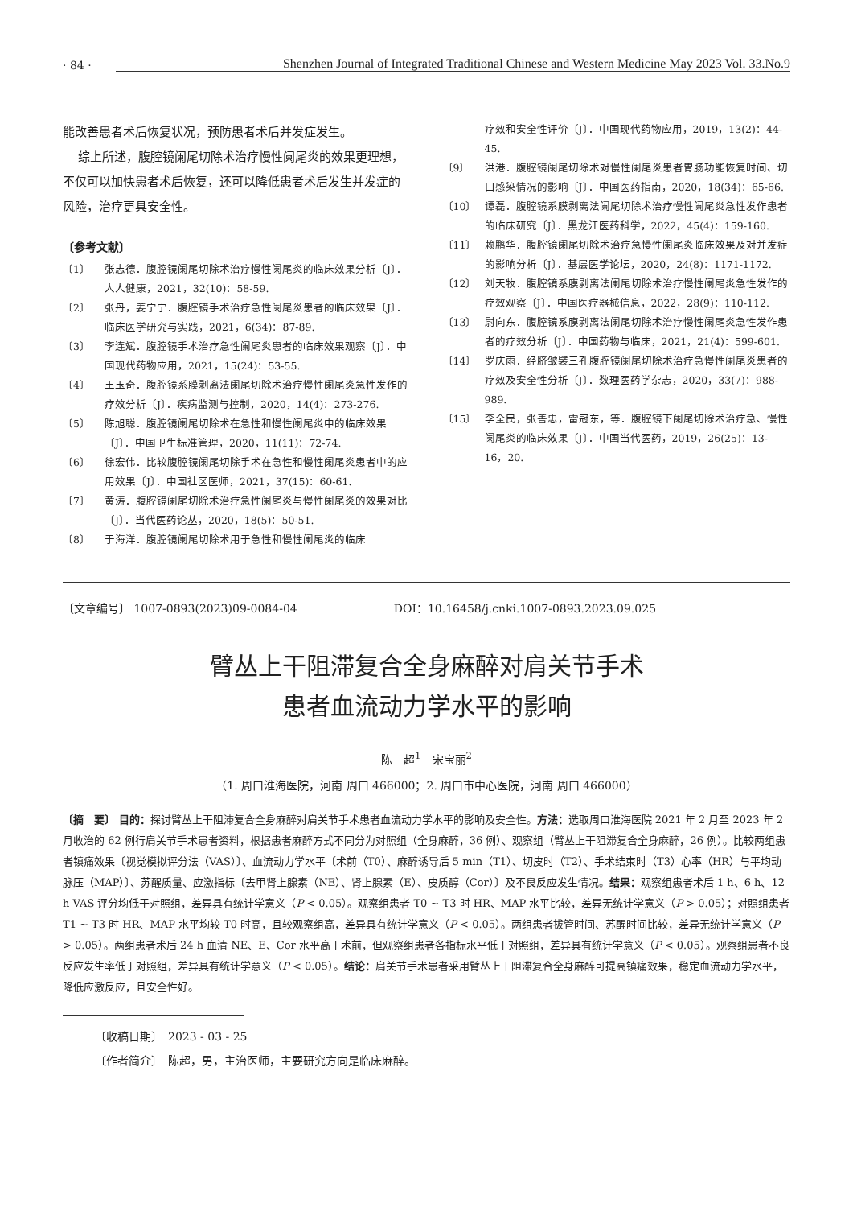· 84 · Shenzhen Journal of Integrated Traditional Chinese and Western Medicine May 2023 Vol. 33.No.9
能改善患者术后恢复状况，预防患者术后并发症发生。
综上所述，腹腔镜阑尾切除术治疗慢性阑尾炎的效果更理想，不仅可以加快患者术后恢复，还可以降低患者术后发生并发症的风险，治疗更具安全性。
〔参考文献〕
〔1〕 张志德．腹腔镜阑尾切除术治疗慢性阑尾炎的临床效果分析〔J〕．人人健康，2021，32(10)：58-59.
〔2〕 张丹，姜宁宁．腹腔镜手术治疗急性阑尾炎患者的临床效果〔J〕．临床医学研究与实践，2021，6(34)：87-89.
〔3〕 李连斌．腹腔镜手术治疗急性阑尾炎患者的临床效果观察〔J〕．中国现代药物应用，2021，15(24)：53-55.
〔4〕 王玉奇．腹腔镜系膜剥离法阑尾切除术治疗慢性阑尾炎急性发作的疗效分析〔J〕．疾病监测与控制，2020，14(4)：273-276.
〔5〕 陈旭聪．腹腔镜阑尾切除术在急性和慢性阑尾炎中的临床效果〔J〕．中国卫生标准管理，2020，11(11)：72-74.
〔6〕 徐宏伟．比较腹腔镜阑尾切除手术在急性和慢性阑尾炎患者中的应用效果〔J〕．中国社区医师，2021，37(15)：60-61.
〔7〕 黄涛．腹腔镜阑尾切除术治疗急性阑尾炎与慢性阑尾炎的效果对比〔J〕．当代医药论丛，2020，18(5)：50-51.
〔8〕 于海洋．腹腔镜阑尾切除术用于急性和慢性阑尾炎的临床
疗效和安全性评价〔J〕．中国现代药物应用，2019，13(2)：44-45.
〔9〕 洪港．腹腔镜阑尾切除术对慢性阑尾炎患者胃肠功能恢复时间、切口感染情况的影响〔J〕．中国医药指南，2020，18(34)：65-66.
〔10〕 谭磊．腹腔镜系膜剥离法阑尾切除术治疗慢性阑尾炎急性发作患者的临床研究〔J〕．黑龙江医药科学，2022，45(4)：159-160.
〔11〕 赖鹏华．腹腔镜阑尾切除术治疗急慢性阑尾炎临床效果及对并发症的影响分析〔J〕．基层医学论坛，2020，24(8)：1171-1172.
〔12〕 刘天牧．腹腔镜系膜剥离法阑尾切除术治疗慢性阑尾炎急性发作的疗效观察〔J〕．中国医疗器械信息，2022，28(9)：110-112.
〔13〕 尉向东．腹腔镜系膜剥离法阑尾切除术治疗慢性阑尾炎急性发作患者的疗效分析〔J〕．中国药物与临床，2021，21(4)：599-601.
〔14〕 罗庆雨．经脐皱襞三孔腹腔镜阑尾切除术治疗急慢性阑尾炎患者的疗效及安全性分析〔J〕．数理医药学杂志，2020，33(7)：988-989.
〔15〕 李全民，张善忠，雷冠东，等．腹腔镜下阑尾切除术治疗急、慢性阑尾炎的临床效果〔J〕．中国当代医药，2019，26(25)：13-16，20.
〔文章编号〕 1007-0893(2023)09-0084-04 DOI：10.16458/j.cnki.1007-0893.2023.09.025
臂丛上干阻滞复合全身麻醉对肩关节手术
患者血流动力学水平的影响
陈　超<sup>1</sup>　宋宝丽<sup>2</sup>
（1. 周口淮海医院，河南 周口 466000；2. 周口市中心医院，河南 周口 466000）
〔摘　要〕 目的：探讨臂丛上干阻滞复合全身麻醉对肩关节手术患者血流动力学水平的影响及安全性。方法：选取周口淮海医院 2021 年 2 月至 2023 年 2 月收治的 62 例行肩关节手术患者资料，根据患者麻醉方式不同分为对照组（全身麻醉，36 例）、观察组（臂丛上干阻滞复合全身麻醉，26 例）。比较两组患者镇痛效果〔视觉模拟评分法（VAS）〕、血流动力学水平〔术前（T0）、麻醉诱导后 5 min（T1）、切皮时（T2）、手术结束时（T3）心率（HR）与平均动脉压（MAP）〕、苏醒质量、应激指标〔去甲肾上腺素（NE）、肾上腺素（E）、皮质醇（Cor）〕及不良反应发生情况。结果：观察组患者术后 1 h、6 h、12 h VAS 评分均低于对照组，差异具有统计学意义（P < 0.05）。观察组患者 T0 ~ T3 时 HR、MAP 水平比较，差异无统计学意义（P > 0.05）；对照组患者 T1 ~ T3 时 HR、MAP 水平均较 T0 时高，且较观察组高，差异具有统计学意义（P < 0.05）。两组患者拔管时间、苏醒时间比较，差异无统计学意义（P > 0.05）。两组患者术后 24 h 血清 NE、E、Cor 水平高于术前，但观察组患者各指标水平低于对照组，差异具有统计学意义（P < 0.05）。观察组患者不良反应发生率低于对照组，差异具有统计学意义（P < 0.05）。结论：肩关节手术患者采用臂丛上干阻滞复合全身麻醉可提高镇痛效果，稳定血流动力学水平，降低应激反应，且安全性好。
〔收稿日期〕　2023 - 03 - 25
〔作者简介〕　陈超，男，主治医师，主要研究方向是临床麻醉。